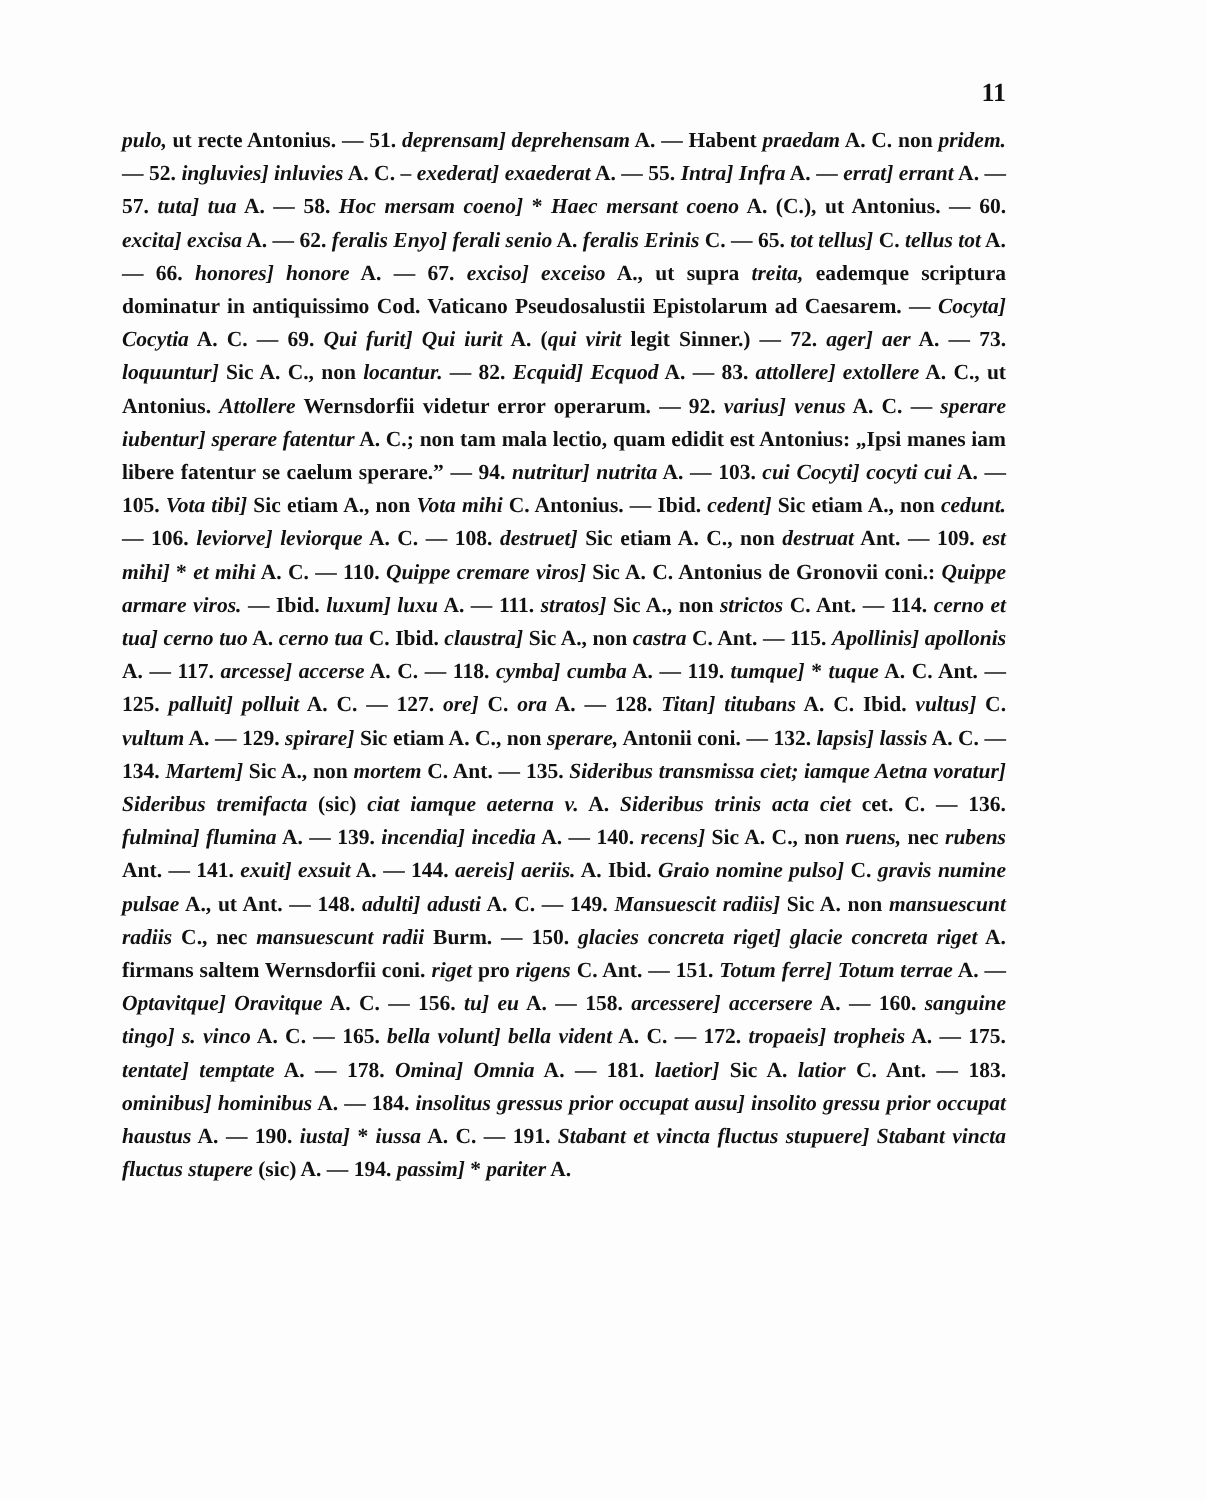11
pulo, ut recte Antonius. — 51. deprensam] deprehensam A. — Habent praedam A. C. non pridem. — 52. ingluvies] inluvies A. C. – exederat] exaederat A. — 55. Intra] Infra A. — errat] errant A. — 57. tuta] tua A. — 58. Hoc mersam coeno] * Haec mersant coeno A. (C.), ut Antonius. — 60. excita] excisa A. — 62. feralis Enyo] ferali senio A. feralis Erinis C. — 65. tot tellus] C. tellus tot A. — 66. honores] honore A. — 67. exciso] exceiso A., ut supra treita, eademque scriptura dominatur in antiquissimo Cod. Vaticano Pseudosalustii Epistolarum ad Caesarem. — Cocyta] Cocytia A. C. — 69. Qui furit] Qui iurit A. (qui virit legit Sinner.) — 72. ager] aer A. — 73. loquuntur] Sic A. C., non locantur. — 82. Ecquid] Ecquod A. — 83. attollere] extollere A. C., ut Antonius. Attollere Wernsdorfii videtur error operarum. — 92. varius] venus A. C. — sperare iubentur] sperare fatentur A. C.; non tam mala lectio, quam edidit est Antonius: „Ipsi manes iam libere fatentur se caelum sperare.” — 94. nutritur] nutrita A. — 103. cui Cocyti] cocyti cui A. — 105. Vota tibi] Sic etiam A., non Vota mihi C. Antonius. — Ibid. cedent] Sic etiam A., non cedunt. — 106. leviorve] leviorque A. C. — 108. destruet] Sic etiam A. C., non destruat Ant. — 109. est mihi] * et mihi A. C. — 110. Quippe cremare viros] Sic A. C. Antonius de Gronovii coni.: Quippe armare viros. — Ibid. luxum] luxu A. — 111. stratos] Sic A., non strictos C. Ant. — 114. cerno et tua] cerno tuo A. cerno tua C. Ibid. claustra] Sic A., non castra C. Ant. — 115. Apollinis] apollonis A. — 117. arcesse] accerse A. C. — 118. cymba] cumba A. — 119. tumque] * tuque A. C. Ant. — 125. palluit] polluit A. C. — 127. ore] C. ora A. — 128. Titan] titubans A. C. Ibid. vultus] C. vultum A. — 129. spirare] Sic etiam A. C., non sperare, Antonii coni. — 132. lapsis] lassis A. C. — 134. Martem] Sic A., non mortem C. Ant. — 135. Sideribus transmissa ciet; iamque Aetna voratur] Sideribus tremifacta (sic) ciat iamque aeterna v. A. Sideribus trinis acta ciet cet. C. — 136. fulmina] flumina A. — 139. incendia] incedia A. — 140. recens] Sic A. C., non ruens, nec rubens Ant. — 141. exuit] exsuit A. — 144. aereis] aeriis. A. Ibid. Graio nomine pulso] C. gravis numine pulsae A., ut Ant. — 148. adulti] adusti A. C. — 149. Mansuescit radiis] Sic A. non mansuescunt radiis C., nec mansuescunt radii Burm. — 150. glacies concreta riget] glacie concreta riget A. firmans saltem Wernsdorfii coni. riget pro rigens C. Ant. — 151. Totum ferre] Totum terrae A. — Optavitque] Oravitque A. C. — 156. tu] eu A. — 158. arcessere] accersere A. — 160. sanguine tingo] s. vinco A. C. — 165. bella volunt] bella vident A. C. — 172. tropaeis] tropheis A. — 175. tentate] temptate A. — 178. Omina] Omnia A. — 181. laetior] Sic A. latior C. Ant. — 183. ominibus] hominibus A. — 184. insolitus gressus prior occupat ausu] insolito gressu prior occupat haustus A. — 190. iusta] * iussa A. C. — 191. Stabant et vincta fluctus stupuere] Stabant vincta fluctus stupere (sic) A. — 194. passim] * pariter A.